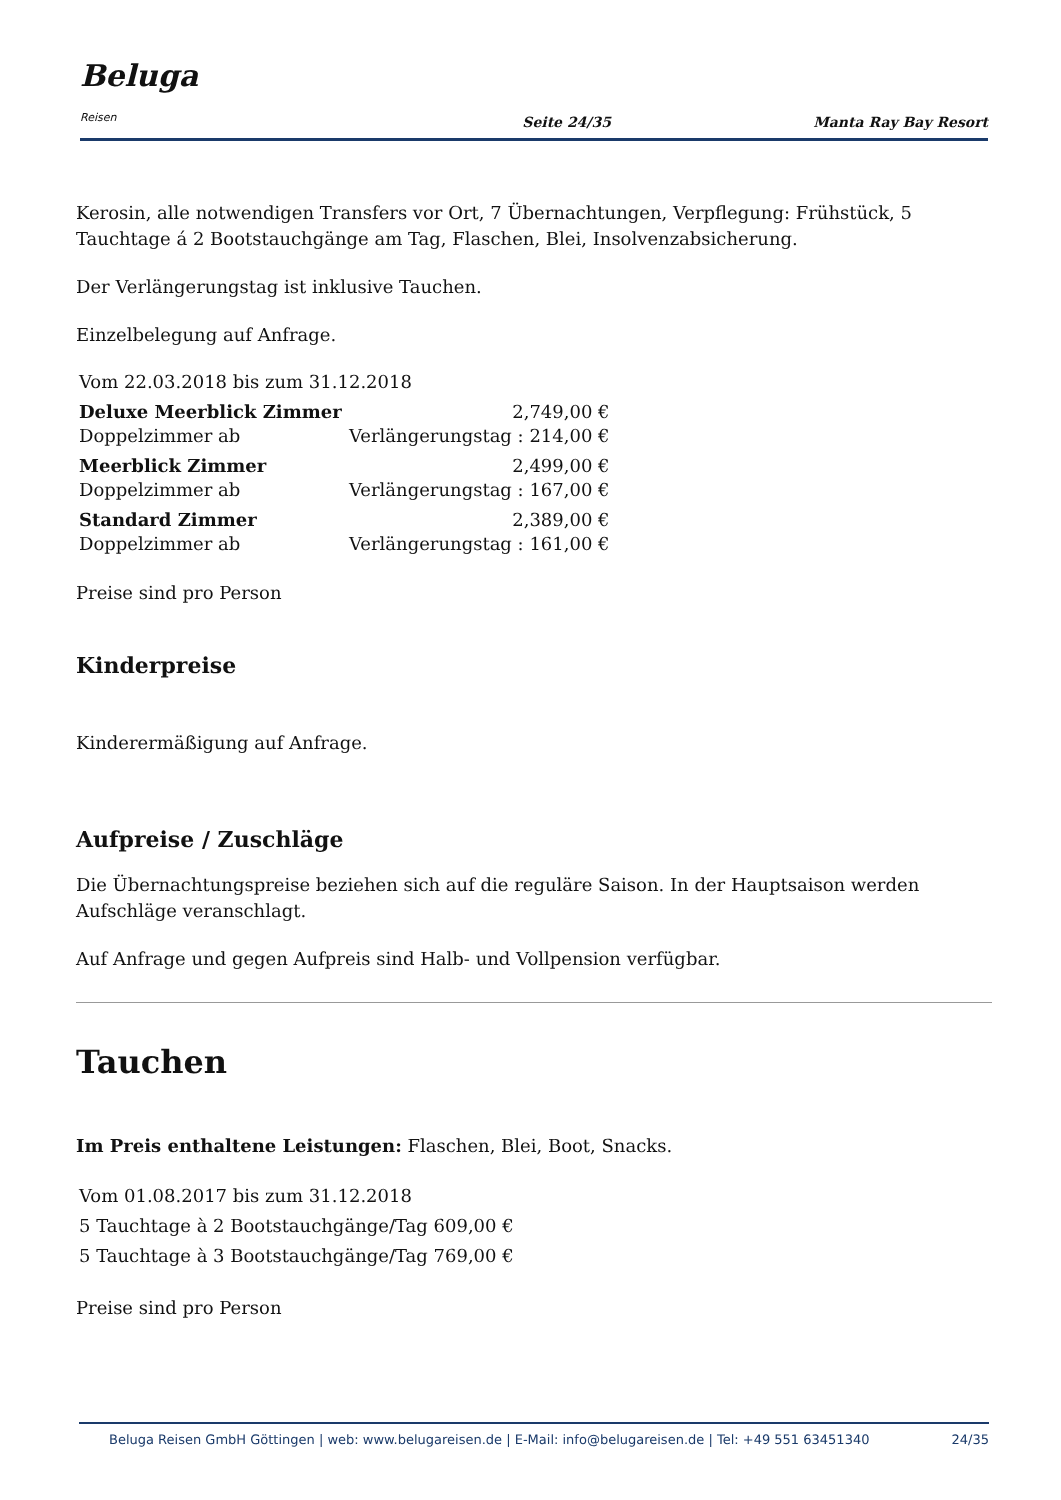Beluga Reisen
Seite 24/35
Manta Ray Bay Resort
Kerosin, alle notwendigen Transfers vor Ort, 7 Übernachtungen, Verpflegung: Frühstück, 5 Tauchtage á 2 Bootstauchgänge am Tag, Flaschen, Blei, Insolvenzabsicherung.
Der Verlängerungstag ist inklusive Tauchen.
Einzelbelegung auf Anfrage.
| Vom 22.03.2018 bis zum 31.12.2018 | |
| Deluxe Meerblick Zimmer | 2,749,00 € |
| Doppelzimmer ab | Verlängerungstag : 214,00 € |
| Meerblick Zimmer | 2,499,00 € |
| Doppelzimmer ab | Verlängerungstag : 167,00 € |
| Standard Zimmer | 2,389,00 € |
| Doppelzimmer ab | Verlängerungstag : 161,00 € |
Preise sind pro Person
Kinderpreise
Kinderermäßigung auf Anfrage.
Aufpreise / Zuschläge
Die Übernachtungspreise beziehen sich auf die reguläre Saison. In der Hauptsaison werden Aufschläge veranschlagt.
Auf Anfrage und gegen Aufpreis sind Halb- und Vollpension verfügbar.
Tauchen
Im Preis enthaltene Leistungen: Flaschen, Blei, Boot, Snacks.
| Vom 01.08.2017 bis zum 31.12.2018 |
| 5 Tauchtage à 2 Bootstauchgänge/Tag 609,00 € |
| 5 Tauchtage à 3 Bootstauchgänge/Tag 769,00 € |
Preise sind pro Person
Beluga Reisen GmbH Göttingen | web: www.belugareisen.de | E-Mail: info@belugareisen.de | Tel: +49 551 63451340 24/35